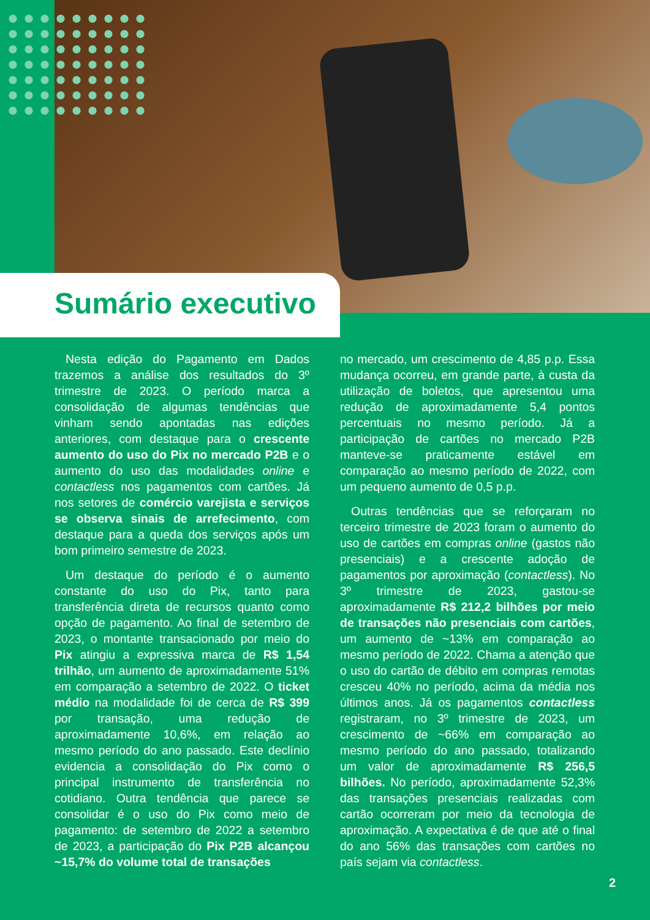Sumário executivo
Nesta edição do Pagamento em Dados trazemos a análise dos resultados do 3º trimestre de 2023. O período marca a consolidação de algumas tendências que vinham sendo apontadas nas edições anteriores, com destaque para o crescente aumento do uso do Pix no mercado P2B e o aumento do uso das modalidades online e contactless nos pagamentos com cartões. Já nos setores de comércio varejista e serviços se observa sinais de arrefecimento, com destaque para a queda dos serviços após um bom primeiro semestre de 2023.
Um destaque do período é o aumento constante do uso do Pix, tanto para transferência direta de recursos quanto como opção de pagamento. Ao final de setembro de 2023, o montante transacionado por meio do Pix atingiu a expressiva marca de R$ 1,54 trilhão, um aumento de aproximadamente 51% em comparação a setembro de 2022. O ticket médio na modalidade foi de cerca de R$ 399 por transação, uma redução de aproximadamente 10,6%, em relação ao mesmo período do ano passado. Este declínio evidencia a consolidação do Pix como o principal instrumento de transferência no cotidiano. Outra tendência que parece se consolidar é o uso do Pix como meio de pagamento: de setembro de 2022 a setembro de 2023, a participação do Pix P2B alcançou ~15,7% do volume total de transações
no mercado, um crescimento de 4,85 p.p. Essa mudança ocorreu, em grande parte, à custa da utilização de boletos, que apresentou uma redução de aproximadamente 5,4 pontos percentuais no mesmo período. Já a participação de cartões no mercado P2B manteve-se praticamente estável em comparação ao mesmo período de 2022, com um pequeno aumento de 0,5 p.p.
Outras tendências que se reforçaram no terceiro trimestre de 2023 foram o aumento do uso de cartões em compras online (gastos não presenciais) e a crescente adoção de pagamentos por aproximação (contactless). No 3º trimestre de 2023, gastou-se aproximadamente R$ 212,2 bilhões por meio de transações não presenciais com cartões, um aumento de ~13% em comparação ao mesmo período de 2022. Chama a atenção que o uso do cartão de débito em compras remotas cresceu 40% no período, acima da média nos últimos anos. Já os pagamentos contactless registraram, no 3º trimestre de 2023, um crescimento de ~66% em comparação ao mesmo período do ano passado, totalizando um valor de aproximadamente R$ 256,5 bilhões. No período, aproximadamente 52,3% das transações presenciais realizadas com cartão ocorreram por meio da tecnologia de aproximação. A expectativa é de que até o final do ano 56% das transações com cartões no país sejam via contactless.
2